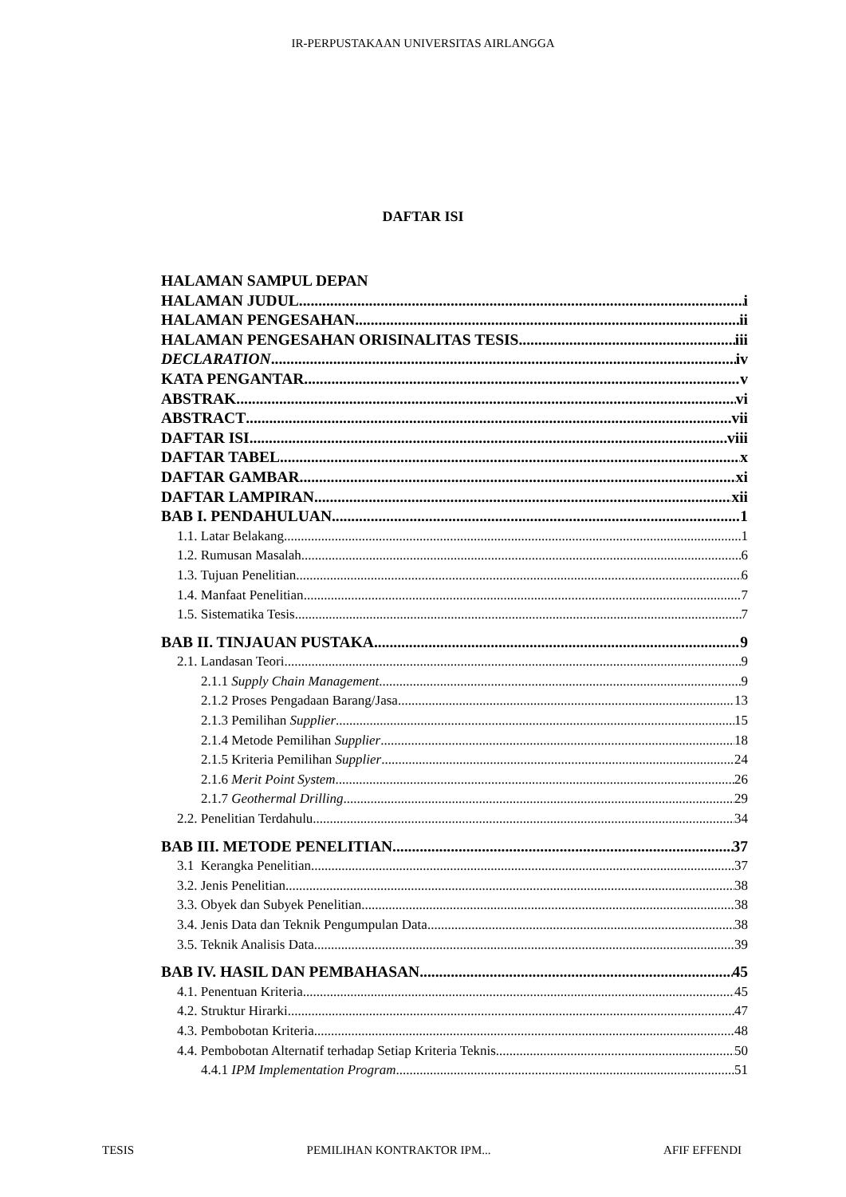IR-PERPUSTAKAAN UNIVERSITAS AIRLANGGA
DAFTAR ISI
HALAMAN SAMPUL DEPAN
HALAMAN JUDUL i
HALAMAN PENGESAHAN ii
HALAMAN PENGESAHAN ORISINALITAS TESIS iii
DECLARATION iv
KATA PENGANTAR v
ABSTRAK vi
ABSTRACT vii
DAFTAR ISI viii
DAFTAR TABEL x
DAFTAR GAMBAR xi
DAFTAR LAMPIRAN xii
BAB I. PENDAHULUAN 1
1.1. Latar Belakang 1
1.2. Rumusan Masalah 6
1.3. Tujuan Penelitian 6
1.4. Manfaat Penelitian 7
1.5. Sistematika Tesis 7
BAB II. TINJAUAN PUSTAKA 9
2.1. Landasan Teori 9
2.1.1 Supply Chain Management 9
2.1.2 Proses Pengadaan Barang/Jasa 13
2.1.3 Pemilihan Supplier 15
2.1.4 Metode Pemilihan Supplier 18
2.1.5 Kriteria Pemilihan Supplier 24
2.1.6 Merit Point System 26
2.1.7 Geothermal Drilling 29
2.2. Penelitian Terdahulu 34
BAB III. METODE PENELITIAN 37
3.1 Kerangka Penelitian 37
3.2. Jenis Penelitian 38
3.3. Obyek dan Subyek Penelitian 38
3.4. Jenis Data dan Teknik Pengumpulan Data 38
3.5. Teknik Analisis Data 39
BAB IV. HASIL DAN PEMBAHASAN 45
4.1. Penentuan Kriteria 45
4.2. Struktur Hirarki 47
4.3. Pembobotan Kriteria 48
4.4. Pembobotan Alternatif terhadap Setiap Kriteria Teknis 50
4.4.1 IPM Implementation Program 51
TESIS PEMILIHAN KONTRAKTOR IPM... AFIF EFFENDI